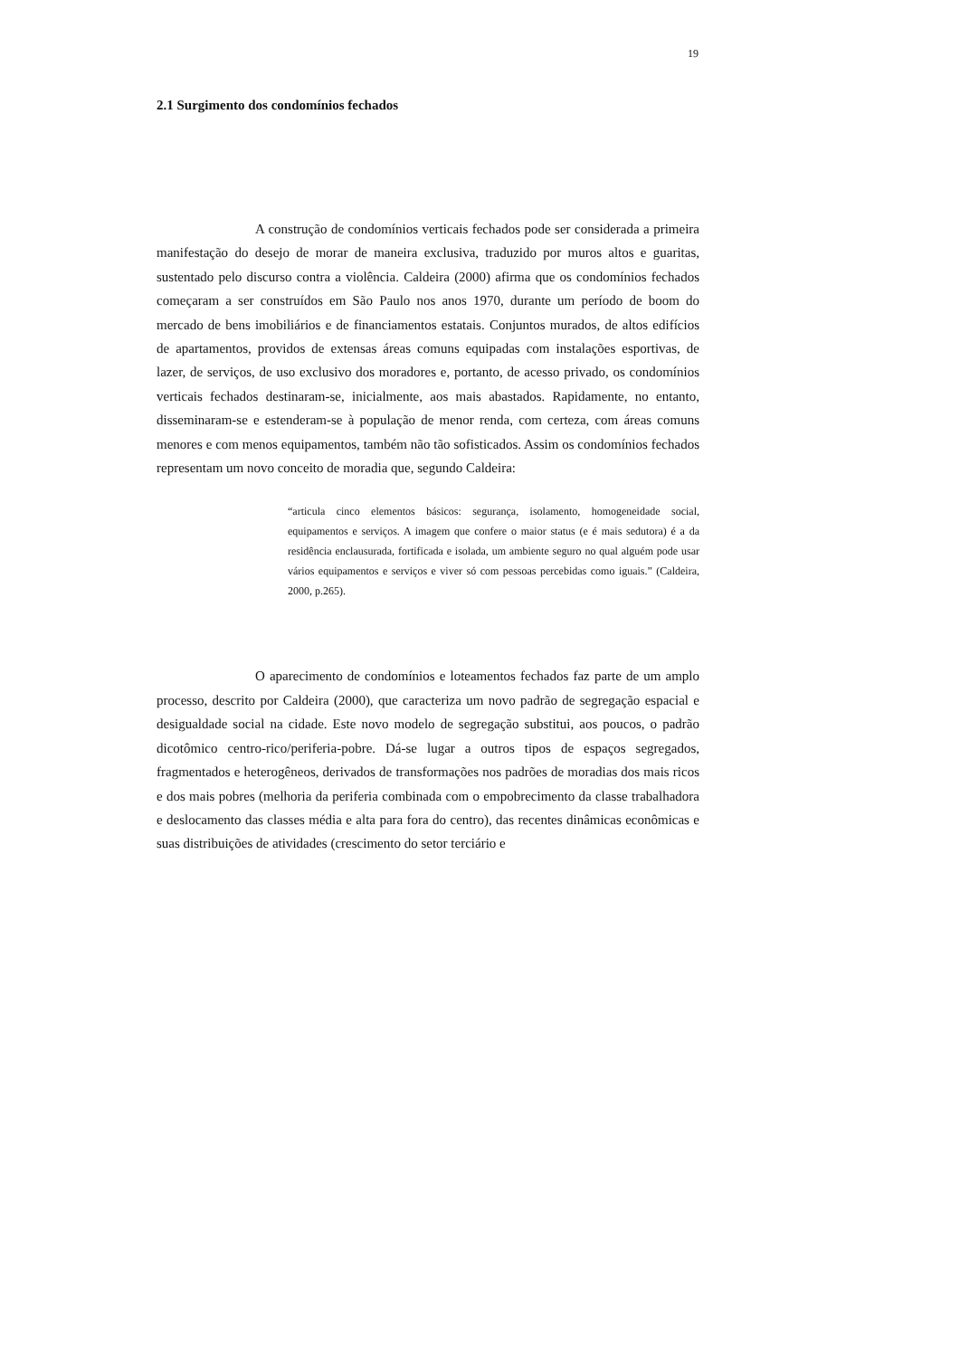19
2.1 Surgimento dos condomínios fechados
A construção de condomínios verticais fechados pode ser considerada a primeira manifestação do desejo de morar de maneira exclusiva, traduzido por muros altos e guaritas, sustentado pelo discurso contra a violência. Caldeira (2000) afirma que os condomínios fechados começaram a ser construídos em São Paulo nos anos 1970, durante um período de boom do mercado de bens imobiliários e de financiamentos estatais. Conjuntos murados, de altos edifícios de apartamentos, providos de extensas áreas comuns equipadas com instalações esportivas, de lazer, de serviços, de uso exclusivo dos moradores e, portanto, de acesso privado, os condomínios verticais fechados destinaram-se, inicialmente, aos mais abastados. Rapidamente, no entanto, disseminaram-se e estenderam-se à população de menor renda, com certeza, com áreas comuns menores e com menos equipamentos, também não tão sofisticados. Assim os condomínios fechados representam um novo conceito de moradia que, segundo Caldeira:
“articula cinco elementos básicos: segurança, isolamento, homogeneidade social, equipamentos e serviços. A imagem que confere o maior status (e é mais sedutora) é a da residência enclausurada, fortificada e isolada, um ambiente seguro no qual alguém pode usar vários equipamentos e serviços e viver só com pessoas percebidas como iguais.” (Caldeira, 2000, p.265).
O aparecimento de condomínios e loteamentos fechados faz parte de um amplo processo, descrito por Caldeira (2000), que caracteriza um novo padrão de segregação espacial e desigualdade social na cidade. Este novo modelo de segregação substitui, aos poucos, o padrão dicotômico centro-rico/periferia-pobre. Dá-se lugar a outros tipos de espaços segregados, fragmentados e heterogêneos, derivados de transformações nos padrões de moradias dos mais ricos e dos mais pobres (melhoria da periferia combinada com o empobrecimento da classe trabalhadora e deslocamento das classes média e alta para fora do centro), das recentes dinâmicas econômicas e suas distribuições de atividades (crescimento do setor terciário e